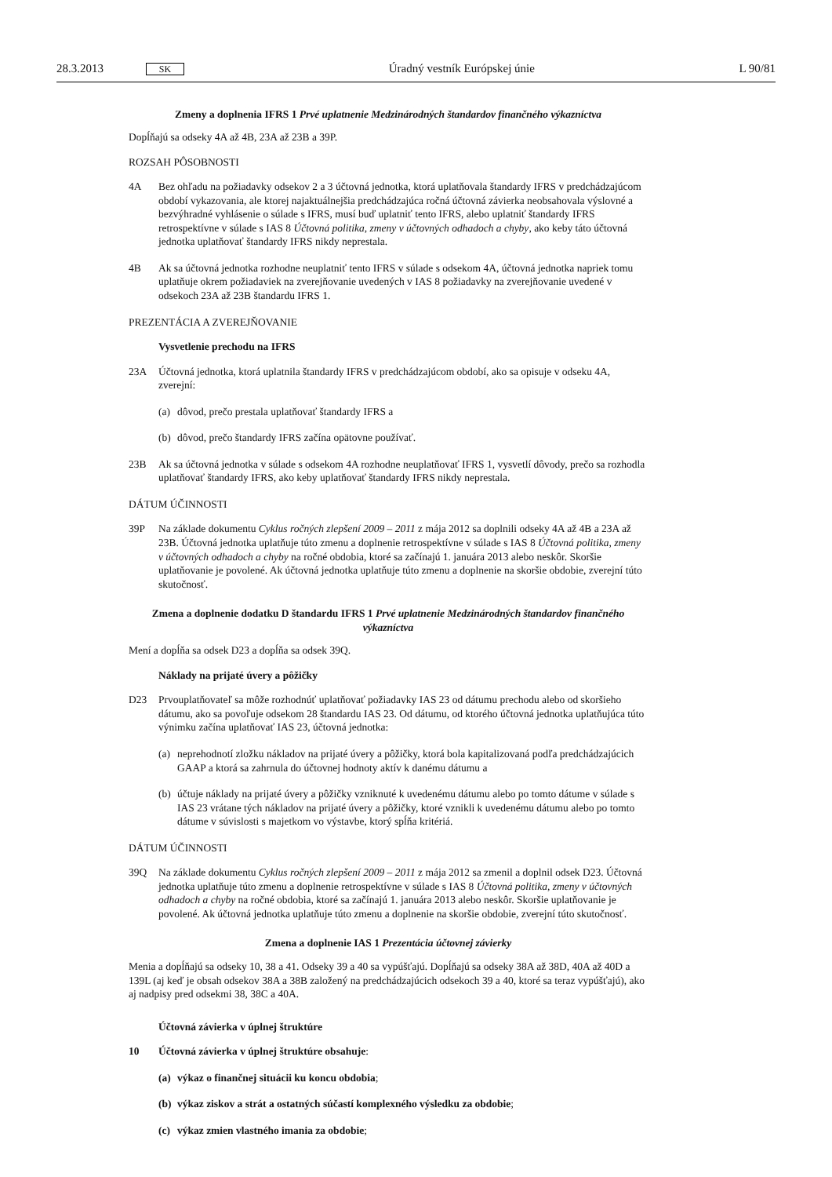28.3.2013 SK Úradný vestník Európskej únie L 90/81
Zmeny a doplnenia IFRS 1 Prvé uplatnenie Medzinárodných štandardov finančného výkazníctva
Dopĺňajú sa odseky 4A až 4B, 23A až 23B a 39P.
ROZSAH PÔSOBNOSTI
4A Bez ohľadu na požiadavky odsekov 2 a 3 účtovná jednotka, ktorá uplatňovala štandardy IFRS v predchádzajúcom období vykazovania, ale ktorej najaktuálnejšia predchádzajúca ročná účtovná závierka neobsahovala výslovné a bezvýhradné vyhlásenie o súlade s IFRS, musí buď uplatniť tento IFRS, alebo uplatniť štandardy IFRS retrospektívne v súlade s IAS 8 Účtovná politika, zmeny v účtovných odhadoch a chyby, ako keby táto účtovná jednotka uplatňovať štandardy IFRS nikdy neprestala.
4B Ak sa účtovná jednotka rozhodne neuplatniť tento IFRS v súlade s odsekom 4A, účtovná jednotka napriek tomu uplatňuje okrem požiadaviek na zverejňovanie uvedených v IAS 8 požiadavky na zverejňovanie uvedené v odsekoch 23A až 23B štandardu IFRS 1.
PREZENTÁCIA A ZVEREJŇOVANIE
Vysvetlenie prechodu na IFRS
23A Účtovná jednotka, ktorá uplatnila štandardy IFRS v predchádzajúcom období, ako sa opisuje v odseku 4A, zverejní:
(a) dôvod, prečo prestala uplatňovať štandardy IFRS a
(b) dôvod, prečo štandardy IFRS začína opätovne používať.
23B Ak sa účtovná jednotka v súlade s odsekom 4A rozhodne neuplatňovať IFRS 1, vysvetlí dôvody, prečo sa rozhodla uplatňovať štandardy IFRS, ako keby uplatňovať štandardy IFRS nikdy neprestala.
DÁTUM ÚČINNOSTI
39P Na základe dokumentu Cyklus ročných zlepšení 2009 – 2011 z mája 2012 sa doplnili odseky 4A až 4B a 23A až 23B. Účtovná jednotka uplatňuje túto zmenu a doplnenie retrospektívne v súlade s IAS 8 Účtovná politika, zmeny v účtovných odhadoch a chyby na ročné obdobia, ktoré sa začínajú 1. januára 2013 alebo neskôr. Skoršie uplatňovanie je povolené. Ak účtovná jednotka uplatňuje túto zmenu a doplnenie na skoršie obdobie, zverejní túto skutočnosť.
Zmena a doplnenie dodatku D štandardu IFRS 1 Prvé uplatnenie Medzinárodných štandardov finančného výkazníctva
Mení a dopĺňa sa odsek D23 a dopĺňa sa odsek 39Q.
Náklady na prijaté úvery a pôžičky
D23 Prvouplatňovateľ sa môže rozhodnúť uplatňovať požiadavky IAS 23 od dátumu prechodu alebo od skoršieho dátumu, ako sa povoľuje odsekom 28 štandardu IAS 23. Od dátumu, od ktorého účtovná jednotka uplatňujúca túto výnimku začína uplatňovať IAS 23, účtovná jednotka:
(a) neprehodnotí zložku nákladov na prijaté úvery a pôžičky, ktorá bola kapitalizovaná podľa predchádzajúcich GAAP a ktorá sa zahrnula do účtovnej hodnoty aktív k danému dátumu a
(b) účtuje náklady na prijaté úvery a pôžičky vzniknuté k uvedenému dátumu alebo po tomto dátume v súlade s IAS 23 vrátane tých nákladov na prijaté úvery a pôžičky, ktoré vznikli k uvedenému dátumu alebo po tomto dátume v súvislosti s majetkom vo výstavbe, ktorý spĺňa kritériá.
DÁTUM ÚČINNOSTI
39Q Na základe dokumentu Cyklus ročných zlepšení 2009 – 2011 z mája 2012 sa zmenil a doplnil odsek D23. Účtovná jednotka uplatňuje túto zmenu a doplnenie retrospektívne v súlade s IAS 8 Účtovná politika, zmeny v účtovných odhadoch a chyby na ročné obdobia, ktoré sa začínajú 1. januára 2013 alebo neskôr. Skoršie uplatňovanie je povolené. Ak účtovná jednotka uplatňuje túto zmenu a doplnenie na skoršie obdobie, zverejní túto skutočnosť.
Zmena a doplnenie IAS 1 Prezentácia účtovnej závierky
Menia a dopĺňajú sa odseky 10, 38 a 41. Odseky 39 a 40 sa vypúšťajú. Dopĺňajú sa odseky 38A až 38D, 40A až 40D a 139L (aj keď je obsah odsekov 38A a 38B založený na predchádzajúcich odsekoch 39 a 40, ktoré sa teraz vypúšťajú), ako aj nadpisy pred odsekmi 38, 38C a 40A.
Účtovná závierka v úplnej štruktúre
10 Účtovná závierka v úplnej štruktúre obsahuje:
(a) výkaz o finančnej situácii ku koncu obdobia;
(b) výkaz ziskov a strát a ostatných súčastí komplexného výsledku za obdobie;
(c) výkaz zmien vlastného imania za obdobie;